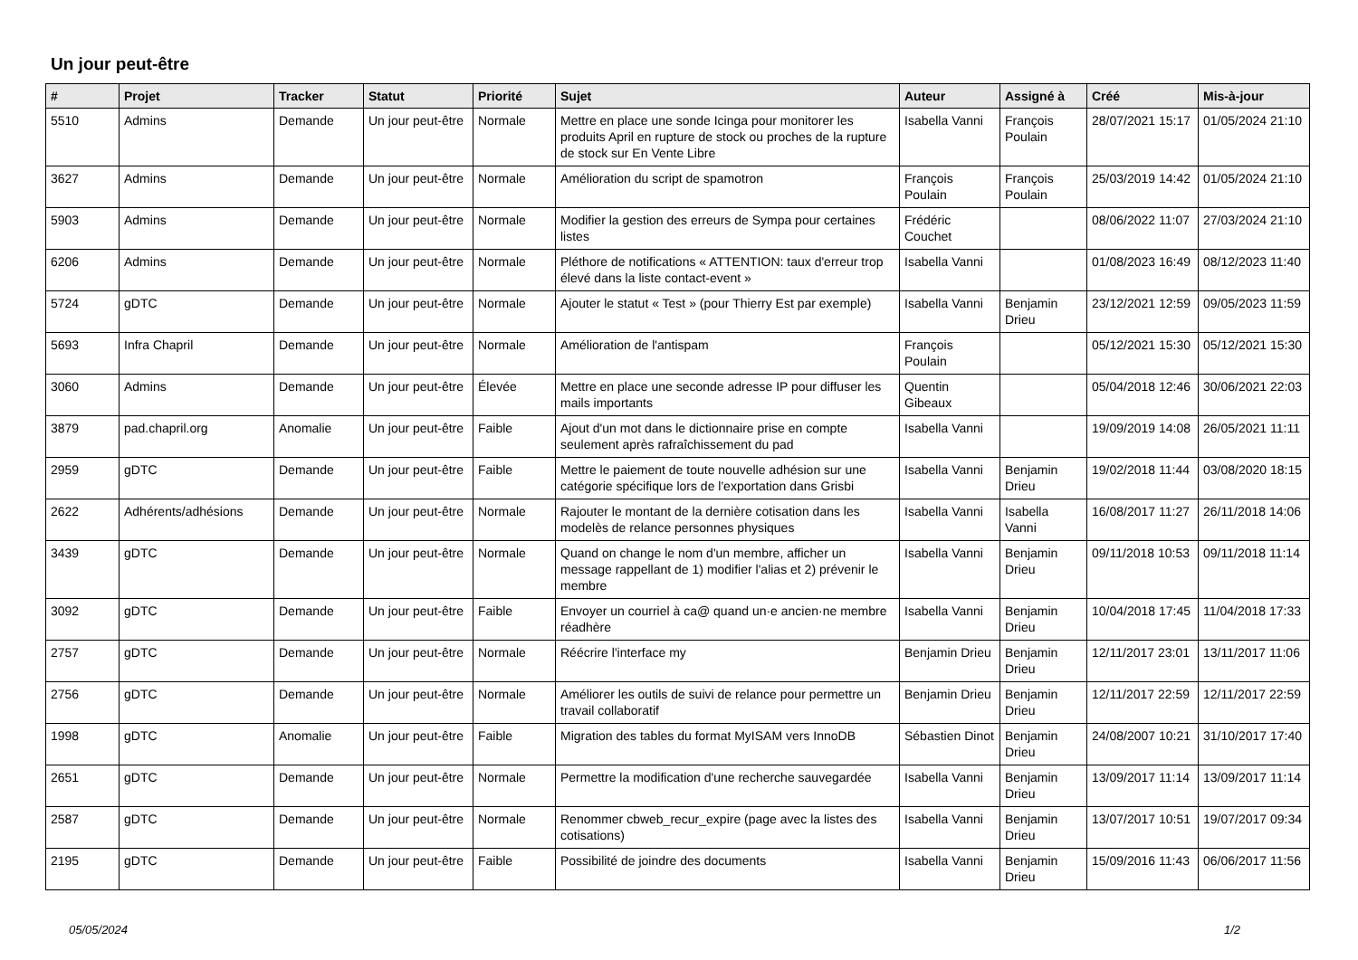Un jour peut-être
| # | Projet | Tracker | Statut | Priorité | Sujet | Auteur | Assigné à | Créé | Mis-à-jour |
| --- | --- | --- | --- | --- | --- | --- | --- | --- | --- |
| 5510 | Admins | Demande | Un jour peut-être | Normale | Mettre en place une sonde Icinga pour monitorer les produits April en rupture de stock ou proches de la rupture de stock sur En Vente Libre | Isabella Vanni | François Poulain | 28/07/2021 15:17 | 01/05/2024 21:10 |
| 3627 | Admins | Demande | Un jour peut-être | Normale | Amélioration du script de spamotron | François Poulain | François Poulain | 25/03/2019 14:42 | 01/05/2024 21:10 |
| 5903 | Admins | Demande | Un jour peut-être | Normale | Modifier la gestion des erreurs de Sympa pour certaines listes | Frédéric Couchet | | 08/06/2022 11:07 | 27/03/2024 21:10 |
| 6206 | Admins | Demande | Un jour peut-être | Normale | Pléthore de notifications « ATTENTION: taux d'erreur trop élevé dans la liste contact-event » | Isabella Vanni | | 01/08/2023 16:49 | 08/12/2023 11:40 |
| 5724 | gDTC | Demande | Un jour peut-être | Normale | Ajouter le statut « Test » (pour Thierry Est par exemple) | Isabella Vanni | Benjamin Drieu | 23/12/2021 12:59 | 09/05/2023 11:59 |
| 5693 | Infra Chapril | Demande | Un jour peut-être | Normale | Amélioration de l'antispam | François Poulain | | 05/12/2021 15:30 | 05/12/2021 15:30 |
| 3060 | Admins | Demande | Un jour peut-être | Élevée | Mettre en place une seconde adresse IP pour diffuser les mails importants | Quentin Gibeaux | | 05/04/2018 12:46 | 30/06/2021 22:03 |
| 3879 | pad.chapril.org | Anomalie | Un jour peut-être | Faible | Ajout d'un mot dans le dictionnaire prise en compte seulement après rafraîchissement du pad | Isabella Vanni | | 19/09/2019 14:08 | 26/05/2021 11:11 |
| 2959 | gDTC | Demande | Un jour peut-être | Faible | Mettre le paiement de toute nouvelle adhésion sur une catégorie spécifique lors de l'exportation dans Grisbi | Isabella Vanni | Benjamin Drieu | 19/02/2018 11:44 | 03/08/2020 18:15 |
| 2622 | Adhérents/adhésions | Demande | Un jour peut-être | Normale | Rajouter le montant de la dernière cotisation dans les modelès de relance personnes physiques | Isabella Vanni | Isabella Vanni | 16/08/2017 11:27 | 26/11/2018 14:06 |
| 3439 | gDTC | Demande | Un jour peut-être | Normale | Quand on change le nom d'un membre, afficher un message rappellant de 1) modifier l'alias et 2) prévenir le membre | Isabella Vanni | Benjamin Drieu | 09/11/2018 10:53 | 09/11/2018 11:14 |
| 3092 | gDTC | Demande | Un jour peut-être | Faible | Envoyer un courriel à ca@ quand un·e ancien·ne membre réadhère | Isabella Vanni | Benjamin Drieu | 10/04/2018 17:45 | 11/04/2018 17:33 |
| 2757 | gDTC | Demande | Un jour peut-être | Normale | Réécrire l'interface my | Benjamin Drieu | Benjamin Drieu | 12/11/2017 23:01 | 13/11/2017 11:06 |
| 2756 | gDTC | Demande | Un jour peut-être | Normale | Améliorer les outils de suivi de relance pour permettre un travail collaboratif | Benjamin Drieu | Benjamin Drieu | 12/11/2017 22:59 | 12/11/2017 22:59 |
| 1998 | gDTC | Anomalie | Un jour peut-être | Faible | Migration des tables du format MyISAM vers InnoDB | Sébastien Dinot | Benjamin Drieu | 24/08/2007 10:21 | 31/10/2017 17:40 |
| 2651 | gDTC | Demande | Un jour peut-être | Normale | Permettre la modification d'une recherche sauvegardée | Isabella Vanni | Benjamin Drieu | 13/09/2017 11:14 | 13/09/2017 11:14 |
| 2587 | gDTC | Demande | Un jour peut-être | Normale | Renommer cbweb_recur_expire (page avec la listes des cotisations) | Isabella Vanni | Benjamin Drieu | 13/07/2017 10:51 | 19/07/2017 09:34 |
| 2195 | gDTC | Demande | Un jour peut-être | Faible | Possibilité de joindre des documents | Isabella Vanni | Benjamin Drieu | 15/09/2016 11:43 | 06/06/2017 11:56 |
05/05/2024 1/2